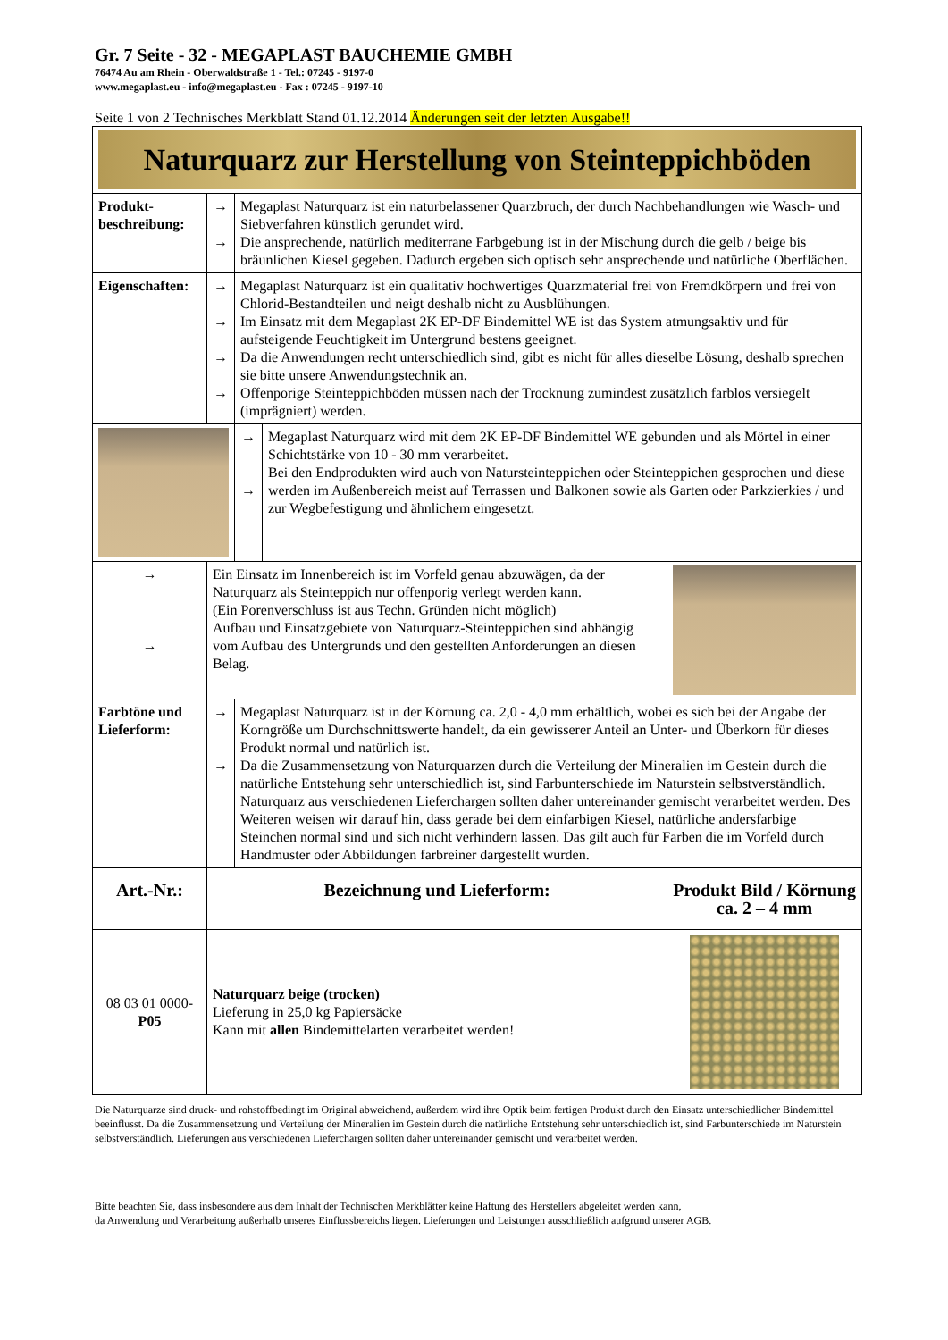Gr. 7 Seite - 32 - MEGAPLAST BAUCHEMIE GMBH
76474 Au am Rhein - Oberwaldstraße 1 - Tel.: 07245 - 9197-0
www.megaplast.eu - info@megaplast.eu - Fax : 07245 - 9197-10
Seite 1 von 2 Technisches Merkblatt Stand 01.12.2014 Änderungen seit der letzten Ausgabe!!
| Naturquarz zur Herstellung von Steinteppichböden | | | | |
| Produkt- beschreibung: | → → | Megaplast Naturquarz ist ein naturbelassener Quarzbruch, der durch Nachbehandlungen wie Wasch- und Siebverfahren künstlich gerundet wird. Die ansprechende, natürlich mediterrane Farbgebung ist in der Mischung durch die gelb / beige bis bräunlichen Kiesel gegeben. Dadurch ergeben sich optisch sehr ansprechende und natürliche Oberflächen. | | |
| Eigenschaften: | → → → → | Megaplast Naturquarz ist ein qualitativ hochwertiges Quarzmaterial frei von Fremdkörpern und frei von Chlorid-Bestandteilen und neigt deshalb nicht zu Ausblühungen. Im Einsatz mit dem Megaplast 2K EP-DF Bindemittel WE ist das System atmungsaktiv und für aufsteigende Feuchtigkeit im Untergrund bestens geeignet. Da die Anwendungen recht unterschiedlich sind, gibt es nicht für alles dieselbe Lösung, deshalb sprechen sie bitte unsere Anwendungstechnik an. Offenporige Steinteppichböden müssen nach der Trocknung zumindest zusätzlich farblos versiegelt (imprägniert) werden. | | |
| | | → → | Megaplast Naturquarz wird mit dem 2K EP-DF Bindemittel WE gebunden und als Mörtel in einer Schichtstärke von 10 - 30 mm verarbeitet. Bei den Endprodukten wird auch von Natursteinteppichen oder Steinteppichen gesprochen und diese werden im Außenbereich meist auf Terrassen und Balkonen sowie als Garten oder Parkzierkies / und zur Wegbefestigung und ähnlichem eingesetzt. | |
| → → | Ein Einsatz im Innenbereich ist im Vorfeld genau abzuwägen, da der Naturquarz als Steinteppich nur offenporig verlegt werden kann. (Ein Porenverschluss ist aus Techn. Gründen nicht möglich) Aufbau und Einsatzgebiete von Naturquarz-Steinteppichen sind abhängig vom Aufbau des Untergrunds und den gestellten Anforderungen an diesen Belag. | | | |
| Farbtöne und Lieferform: | → → | Megaplast Naturquarz ist in der Körnung ca. 2,0 - 4,0 mm erhältlich, wobei es sich bei der Angabe der Korngröße um Durchschnittswerte handelt, da ein gewisserer Anteil an Unter- und Überkorn für dieses Produkt normal und natürlich ist. Da die Zusammensetzung von Naturquarzen durch die Verteilung der Mineralien im Gestein durch die natürliche Entstehung sehr unterschiedlich ist, sind Farbunterschiede im Naturstein selbstverständlich. Naturquarz aus verschiedenen Lieferchargen sollten daher untereinander gemischt verarbeitet werden. Des Weiteren weisen wir darauf hin, dass gerade bei dem einfarbigen Kiesel, natürliche andersfarbige Steinchen normal sind und sich nicht verhindern lassen. Das gilt auch für Farben die im Vorfeld durch Handmuster oder Abbildungen farbreiner dargestellt wurden. | | |
| Art.-Nr.: | Bezeichnung und Lieferform: | | | Produkt Bild / Körnung ca. 2 – 4 mm |
| 08 03 01 0000- P05 | Naturquarz beige (trocken) Lieferung in 25,0 kg Papiersäcke Kann mit allen Bindemittelarten verarbeitet werden! | | | |
Die Naturquarze sind druck- und rohstoffbedingt im Original abweichend, außerdem wird ihre Optik beim fertigen Produkt durch den Einsatz unterschiedlicher Bindemittel beeinflusst. Da die Zusammensetzung und Verteilung der Mineralien im Gestein durch die natürliche Entstehung sehr unterschiedlich ist, sind Farbunterschiede im Naturstein selbstverständlich. Lieferungen aus verschiedenen Lieferchargen sollten daher untereinander gemischt und verarbeitet werden.
Bitte beachten Sie, dass insbesondere aus dem Inhalt der Technischen Merkblätter keine Haftung des Herstellers abgeleitet werden kann,
da Anwendung und Verarbeitung außerhalb unseres Einflussbereichs liegen. Lieferungen und Leistungen ausschließlich aufgrund unserer AGB.